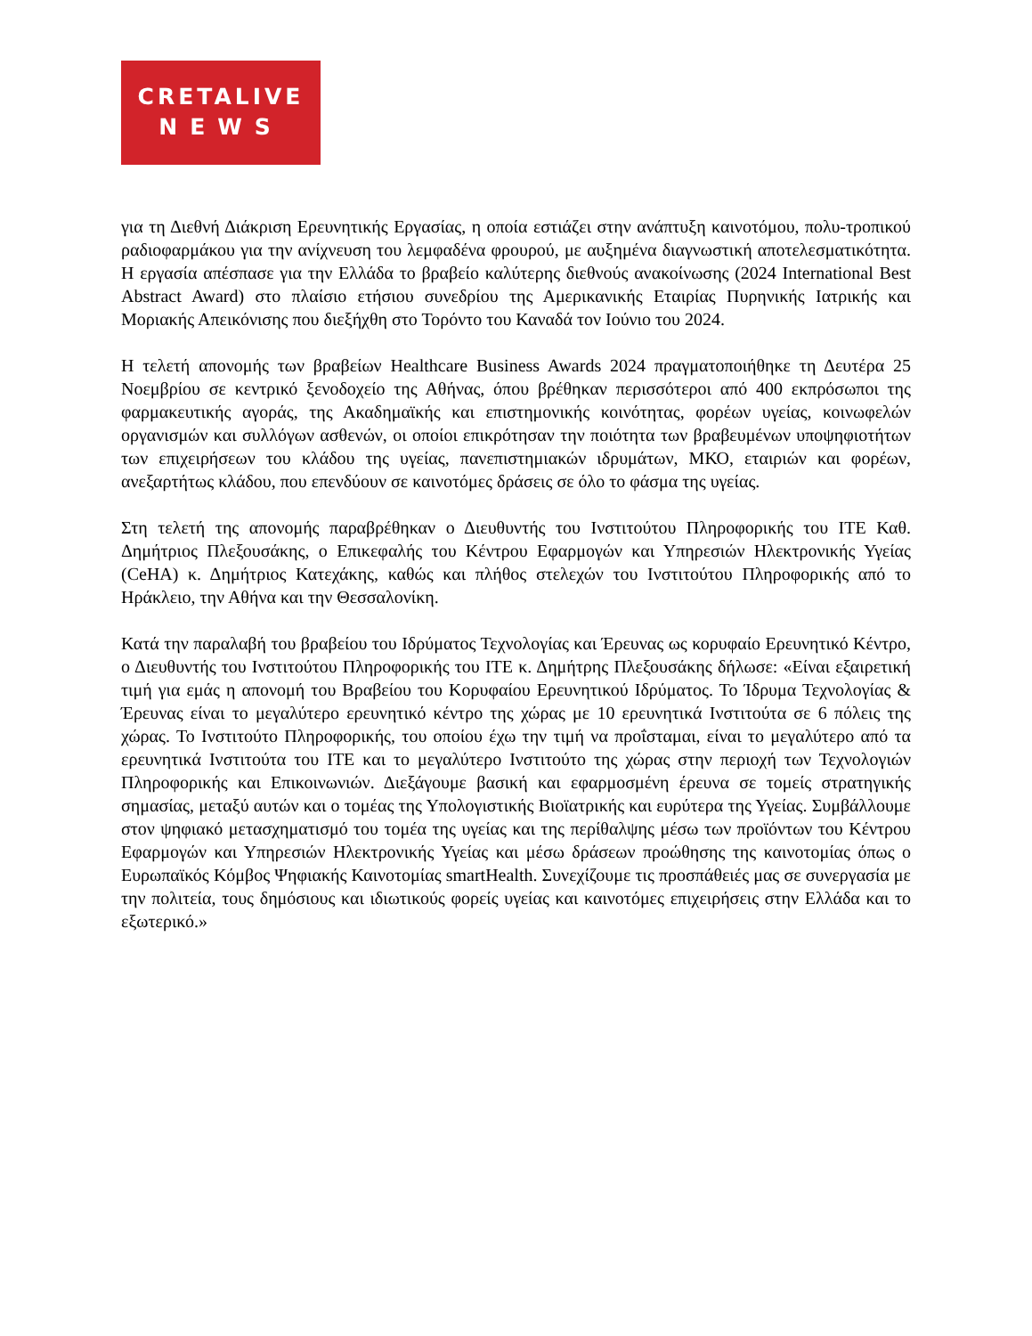CRETALIVE
NEWS
για τη Διεθνή Διάκριση Ερευνητικής Εργασίας, η οποία εστιάζει στην ανάπτυξη καινοτόμου, πολυ-τροπικού ραδιοφαρμάκου για την ανίχνευση του λεμφαδένα φρουρού, με αυξημένα διαγνωστική αποτελεσματικότητα. Η εργασία απέσπασε για την Ελλάδα το βραβείο καλύτερης διεθνούς ανακοίνωσης (2024 International Best Abstract Award) στο πλαίσιο ετήσιου συνεδρίου της Αμερικανικής Εταιρίας Πυρηνικής Ιατρικής και Μοριακής Απεικόνισης που διεξήχθη στο Τορόντο του Καναδά τον Ιούνιο του 2024.
Η τελετή απονομής των βραβείων Healthcare Business Awards 2024 πραγματοποιήθηκε τη Δευτέρα 25 Νοεμβρίου σε κεντρικό ξενοδοχείο της Αθήνας, όπου βρέθηκαν περισσότεροι από 400 εκπρόσωποι της φαρμακευτικής αγοράς, της Ακαδημαϊκής και επιστημονικής κοινότητας, φορέων υγείας, κοινωφελών οργανισμών και συλλόγων ασθενών, οι οποίοι επικρότησαν την ποιότητα των βραβευμένων υποψηφιοτήτων των επιχειρήσεων του κλάδου της υγείας, πανεπιστημιακών ιδρυμάτων, ΜΚΟ, εταιριών και φορέων, ανεξαρτήτως κλάδου, που επενδύουν σε καινοτόμες δράσεις σε όλο το φάσμα της υγείας.
Στη τελετή της απονομής παραβρέθηκαν ο Διευθυντής του Ινστιτούτου Πληροφορικής του ΙΤΕ Καθ. Δημήτριος Πλεξουσάκης, ο Επικεφαλής του Κέντρου Εφαρμογών και Υπηρεσιών Ηλεκτρονικής Υγείας (CeHA) κ. Δημήτριος Κατεχάκης, καθώς και πλήθος στελεχών του Ινστιτούτου Πληροφορικής από το Ηράκλειο, την Αθήνα και την Θεσσαλονίκη.
Κατά την παραλαβή του βραβείου του Ιδρύματος Τεχνολογίας και Έρευνας ως κορυφαίο Ερευνητικό Κέντρο, ο Διευθυντής του Ινστιτούτου Πληροφορικής του ΙΤΕ κ. Δημήτρης Πλεξουσάκης δήλωσε: «Είναι εξαιρετική τιμή για εμάς η απονομή του Βραβείου του Κορυφαίου Ερευνητικού Ιδρύματος. Το Ίδρυμα Τεχνολογίας & Έρευνας είναι το μεγαλύτερο ερευνητικό κέντρο της χώρας με 10 ερευνητικά Ινστιτούτα σε 6 πόλεις της χώρας. Το Ινστιτούτο Πληροφορικής, του οποίου έχω την τιμή να προΐσταμαι, είναι το μεγαλύτερο από τα ερευνητικά Ινστιτούτα του ΙΤΕ και το μεγαλύτερο Ινστιτούτο της χώρας στην περιοχή των Τεχνολογιών Πληροφορικής και Επικοινωνιών. Διεξάγουμε βασική και εφαρμοσμένη έρευνα σε τομείς στρατηγικής σημασίας, μεταξύ αυτών και ο τομέας της Υπολογιστικής Βιοϊατρικής και ευρύτερα της Υγείας. Συμβάλλουμε στον ψηφιακό μετασχηματισμό του τομέα της υγείας και της περίθαλψης μέσω των προϊόντων του Κέντρου Εφαρμογών και Υπηρεσιών Ηλεκτρονικής Υγείας και μέσω δράσεων προώθησης της καινοτομίας όπως ο Ευρωπαϊκός Κόμβος Ψηφιακής Καινοτομίας smartHealth. Συνεχίζουμε τις προσπάθειές μας σε συνεργασία με την πολιτεία, τους δημόσιους και ιδιωτικούς φορείς υγείας και καινοτόμες επιχειρήσεις στην Ελλάδα και το εξωτερικό.»